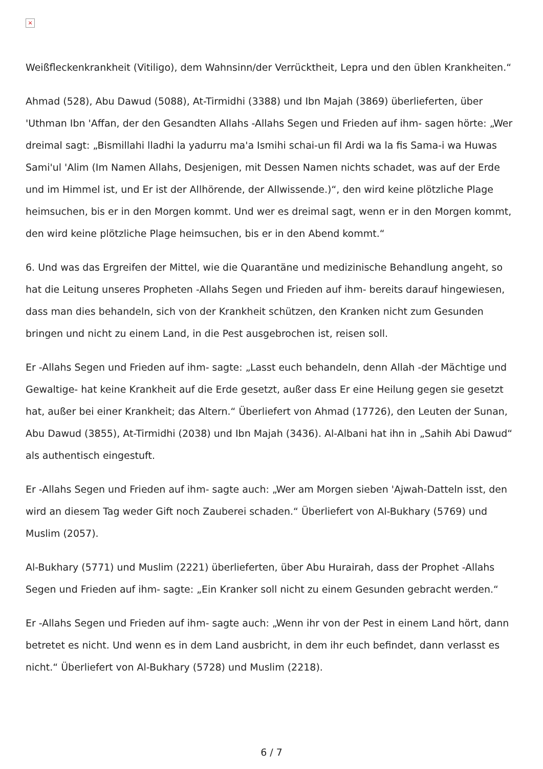×
Weißfleckenkrankheit (Vitiligo), dem Wahnsinn/der Verrücktheit, Lepra und den üblen Krankheiten.“
Ahmad (528), Abu Dawud (5088), At-Tirmidhi (3388) und Ibn Majah (3869) überlieferten, über 'Uthman Ibn 'Affan, der den Gesandten Allahs -Allahs Segen und Frieden auf ihm- sagen hörte: „Wer dreimal sagt: „Bismillahi lladhi la yadurru ma'a Ismihi schai-un fil Ardi wa la fis Sama-i wa Huwas Sami'ul 'Alim (Im Namen Allahs, Desjenigen, mit Dessen Namen nichts schadet, was auf der Erde und im Himmel ist, und Er ist der Allhörende, der Allwissende.)“, den wird keine plötzliche Plage heimsuchen, bis er in den Morgen kommt. Und wer es dreimal sagt, wenn er in den Morgen kommt, den wird keine plötzliche Plage heimsuchen, bis er in den Abend kommt.“
6. Und was das Ergreifen der Mittel, wie die Quarantäne und medizinische Behandlung angeht, so hat die Leitung unseres Propheten -Allahs Segen und Frieden auf ihm- bereits darauf hingewiesen, dass man dies behandeln, sich von der Krankheit schützen, den Kranken nicht zum Gesunden bringen und nicht zu einem Land, in die Pest ausgebrochen ist, reisen soll.
Er -Allahs Segen und Frieden auf ihm- sagte: „Lasst euch behandeln, denn Allah -der Mächtige und Gewaltige- hat keine Krankheit auf die Erde gesetzt, außer dass Er eine Heilung gegen sie gesetzt hat, außer bei einer Krankheit; das Altern.“ Überliefert von Ahmad (17726), den Leuten der Sunan, Abu Dawud (3855), At-Tirmidhi (2038) und Ibn Majah (3436). Al-Albani hat ihn in „Sahih Abi Dawud“ als authentisch eingestuft.
Er -Allahs Segen und Frieden auf ihm- sagte auch: „Wer am Morgen sieben 'Ajwah-Datteln isst, den wird an diesem Tag weder Gift noch Zauberei schaden.“ Überliefert von Al-Bukhary (5769) und Muslim (2057).
Al-Bukhary (5771) und Muslim (2221) überlieferten, über Abu Hurairah, dass der Prophet -Allahs Segen und Frieden auf ihm- sagte: „Ein Kranker soll nicht zu einem Gesunden gebracht werden.“
Er -Allahs Segen und Frieden auf ihm- sagte auch: „Wenn ihr von der Pest in einem Land hört, dann betretet es nicht. Und wenn es in dem Land ausbricht, in dem ihr euch befindet, dann verlasst es nicht.“ Überliefert von Al-Bukhary (5728) und Muslim (2218).
6 / 7